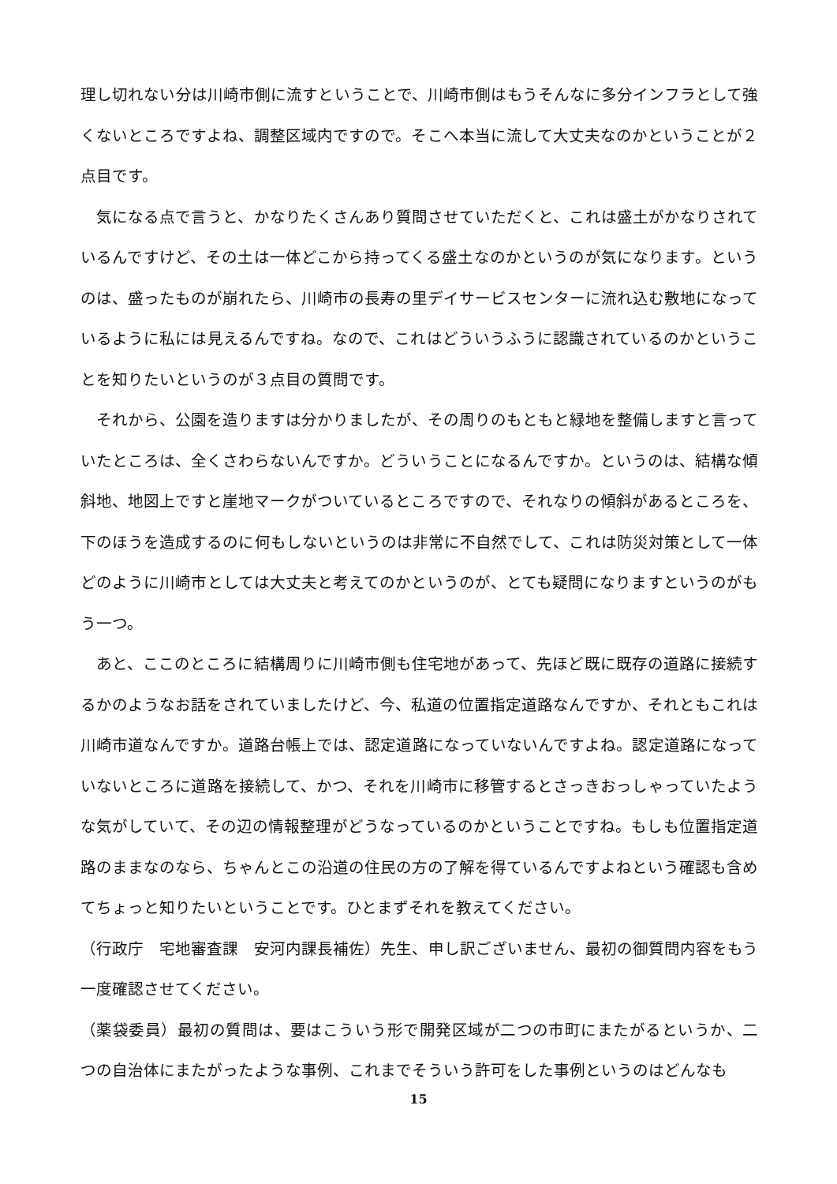理し切れない分は川崎市側に流すということで、川崎市側はもうそんなに多分インフラとして強くないところですよね、調整区域内ですので。そこへ本当に流して大丈夫なのかということが２点目です。
　気になる点で言うと、かなりたくさんあり質問させていただくと、これは盛土がかなりされているんですけど、その土は一体どこから持ってくる盛土なのかというのが気になります。というのは、盛ったものが崩れたら、川崎市の長寿の里デイサービスセンターに流れ込む敷地になっているように私には見えるんですね。なので、これはどういうふうに認識されているのかということを知りたいというのが３点目の質問です。
　それから、公園を造りますは分かりましたが、その周りのもともと緑地を整備しますと言っていたところは、全くさわらないんですか。どういうことになるんですか。というのは、結構な傾斜地、地図上ですと崖地マークがついているところですので、それなりの傾斜があるところを、下のほうを造成するのに何もしないというのは非常に不自然でして、これは防災対策として一体どのように川崎市としては大丈夫と考えてのかというのが、とても疑問になりますというのがもう一つ。
　あと、ここのところに結構周りに川崎市側も住宅地があって、先ほど既に既存の道路に接続するかのようなお話をされていましたけど、今、私道の位置指定道路なんですか、それともこれは川崎市道なんですか。道路台帳上では、認定道路になっていないんですよね。認定道路になっていないところに道路を接続して、かつ、それを川崎市に移管するとさっきおっしゃっていたような気がしていて、その辺の情報整理がどうなっているのかということですね。もしも位置指定道路のままなのなら、ちゃんとこの沿道の住民の方の了解を得ているんですよねという確認も含めてちょっと知りたいということです。ひとまずそれを教えてください。
（行政庁　宅地審査課　安河内課長補佐）先生、申し訳ございません、最初の御質問内容をもう一度確認させてください。
（薬袋委員）最初の質問は、要はこういう形で開発区域が二つの市町にまたがるというか、二つの自治体にまたがったような事例、これまでそういう許可をした事例というのはどんなも
15